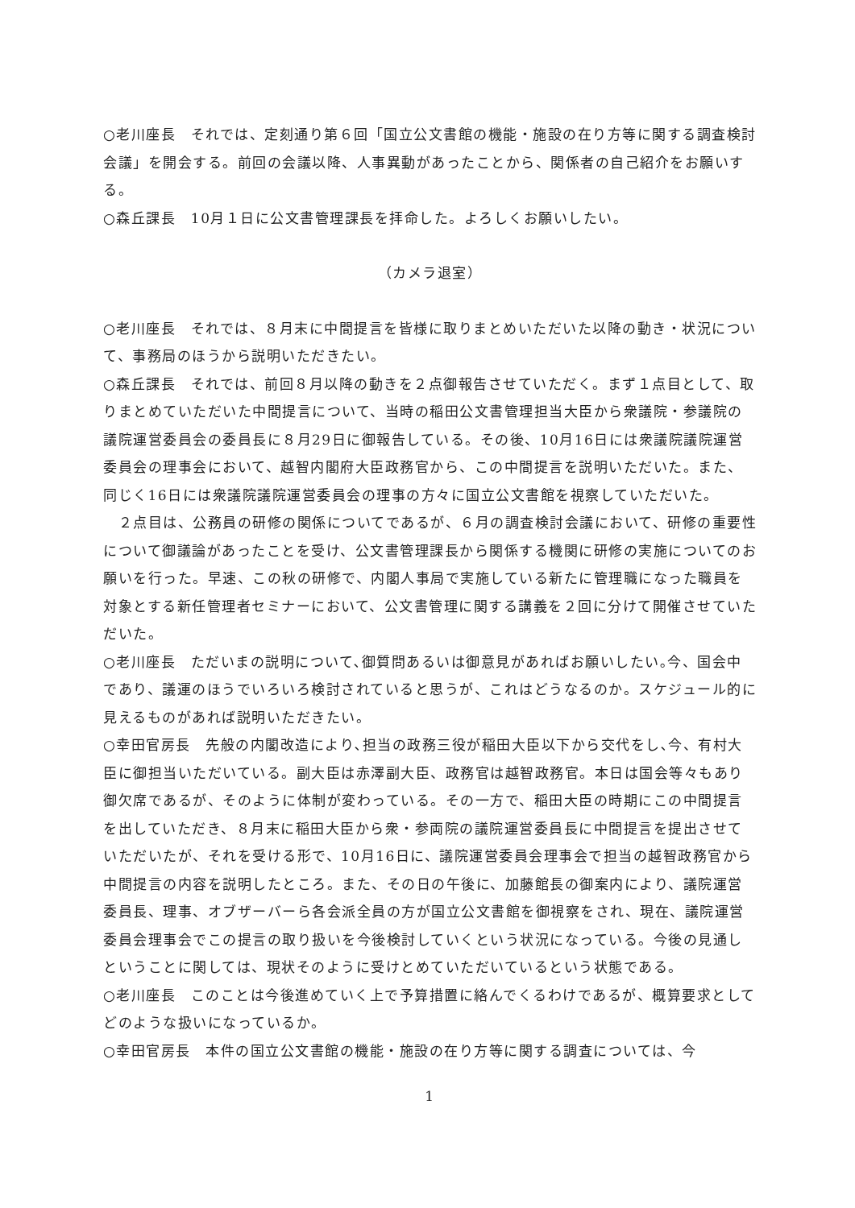○老川座長　それでは、定刻通り第６回「国立公文書館の機能・施設の在り方等に関する調査検討会議」を開会する。前回の会議以降、人事異動があったことから、関係者の自己紹介をお願いする。
○森丘課長　10月１日に公文書管理課長を拝命した。よろしくお願いしたい。
（カメラ退室）
○老川座長　それでは、８月末に中間提言を皆様に取りまとめいただいた以降の動き・状況について、事務局のほうから説明いただきたい。
○森丘課長　それでは、前回８月以降の動きを２点御報告させていただく。まず１点目として、取りまとめていただいた中間提言について、当時の稲田公文書管理担当大臣から衆議院・参議院の議院運営委員会の委員長に８月29日に御報告している。その後、10月16日には衆議院議院運営委員会の理事会において、越智内閣府大臣政務官から、この中間提言を説明いただいた。また、同じく16日には衆議院議院運営委員会の理事の方々に国立公文書館を視察していただいた。
　２点目は、公務員の研修の関係についてであるが、６月の調査検討会議において、研修の重要性について御議論があったことを受け、公文書管理課長から関係する機関に研修の実施についてのお願いを行った。早速、この秋の研修で、内閣人事局で実施している新たに管理職になった職員を対象とする新任管理者セミナーにおいて、公文書管理に関する講義を２回に分けて開催させていただいた。
○老川座長　ただいまの説明について､御質問あるいは御意見があればお願いしたい｡今、国会中であり、議運のほうでいろいろ検討されていると思うが、これはどうなるのか。スケジュール的に見えるものがあれば説明いただきたい。
○幸田官房長　先般の内閣改造により､担当の政務三役が稲田大臣以下から交代をし､今、有村大臣に御担当いただいている。副大臣は赤澤副大臣、政務官は越智政務官。本日は国会等々もあり御欠席であるが、そのように体制が変わっている。その一方で、稲田大臣の時期にこの中間提言を出していただき、８月末に稲田大臣から衆・参両院の議院運営委員長に中間提言を提出させていただいたが、それを受ける形で、10月16日に、議院運営委員会理事会で担当の越智政務官から中間提言の内容を説明したところ。また、その日の午後に、加藤館長の御案内により、議院運営委員長、理事、オブザーバーら各会派全員の方が国立公文書館を御視察をされ、現在、議院運営委員会理事会でこの提言の取り扱いを今後検討していくという状況になっている。今後の見通しということに関しては、現状そのように受けとめていただいているという状態である。
○老川座長　このことは今後進めていく上で予算措置に絡んでくるわけであるが、概算要求としてどのような扱いになっているか。
○幸田官房長　本件の国立公文書館の機能・施設の在り方等に関する調査については、今
1